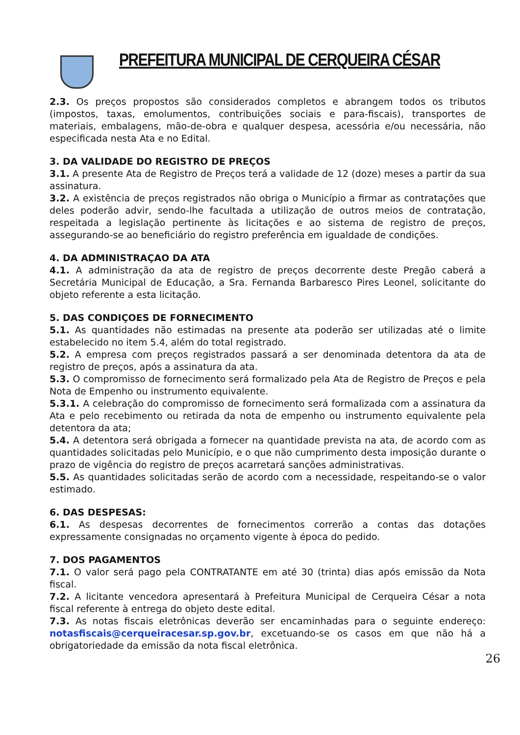PREFEITURA MUNICIPAL DE CERQUEIRA CÉSAR
2.3. Os preços propostos são considerados completos e abrangem todos os tributos (impostos, taxas, emolumentos, contribuições sociais e para-fiscais), transportes de materiais, embalagens, mão-de-obra e qualquer despesa, acessória e/ou necessária, não especificada nesta Ata e no Edital.
3. DA VALIDADE DO REGISTRO DE PREÇOS
3.1. A presente Ata de Registro de Preços terá a validade de 12 (doze) meses a partir da sua assinatura.
3.2. A existência de preços registrados não obriga o Município a firmar as contratações que deles poderão advir, sendo-lhe facultada a utilização de outros meios de contratação, respeitada a legislação pertinente às licitações e ao sistema de registro de preços, assegurando-se ao beneficiário do registro preferência em igualdade de condições.
4. DA ADMINISTRAÇAO DA ATA
4.1. A administração da ata de registro de preços decorrente deste Pregão caberá a Secretária Municipal de Educação, a Sra. Fernanda Barbaresco Pires Leonel, solicitante do objeto referente a esta licitação.
5. DAS CONDIÇOES DE FORNECIMENTO
5.1. As quantidades não estimadas na presente ata poderão ser utilizadas até o limite estabelecido no item 5.4, além do total registrado.
5.2. A empresa com preços registrados passará a ser denominada detentora da ata de registro de preços, após a assinatura da ata.
5.3. O compromisso de fornecimento será formalizado pela Ata de Registro de Preços e pela Nota de Empenho ou instrumento equivalente.
5.3.1. A celebração do compromisso de fornecimento será formalizada com a assinatura da Ata e pelo recebimento ou retirada da nota de empenho ou instrumento equivalente pela detentora da ata;
5.4. A detentora será obrigada a fornecer na quantidade prevista na ata, de acordo com as quantidades solicitadas pelo Município, e o que não cumprimento desta imposição durante o prazo de vigência do registro de preços acarretará sanções administrativas.
5.5. As quantidades solicitadas serão de acordo com a necessidade, respeitando-se o valor estimado.
6. DAS DESPESAS:
6.1. As despesas decorrentes de fornecimentos correrão a contas das dotações expressamente consignadas no orçamento vigente à época do pedido.
7. DOS PAGAMENTOS
7.1. O valor será pago pela CONTRATANTE em até 30 (trinta) dias após emissão da Nota fiscal.
7.2. A licitante vencedora apresentará à Prefeitura Municipal de Cerqueira César a nota fiscal referente à entrega do objeto deste edital.
7.3. As notas fiscais eletrônicas deverão ser encaminhadas para o seguinte endereço: notasfiscais@cerqueiracesar.sp.gov.br, excetuando-se os casos em que não há a obrigatoriedade da emissão da nota fiscal eletrônica.
26